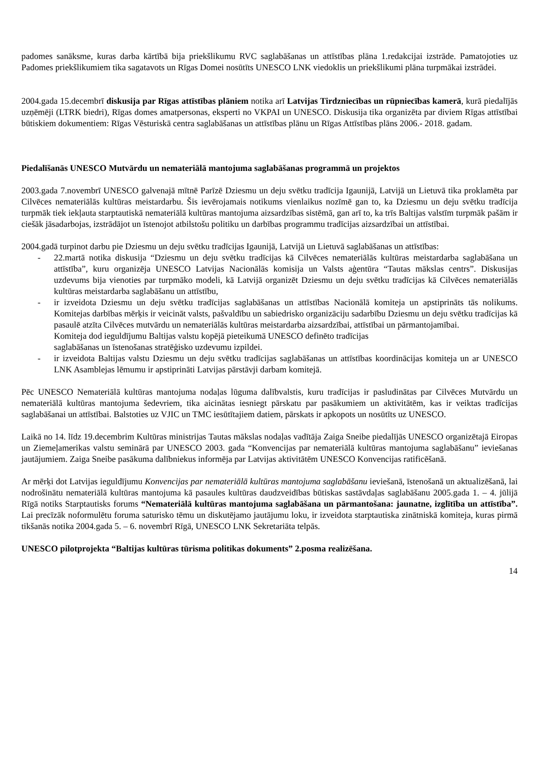padomes sanāksme, kuras darba kārtībā bija priekšlikumu RVC saglabāšanas un attīstības plāna 1.redakcijai izstrāde. Pamatojoties uz Padomes priekšlikumiem tika sagatavots un Rīgas Domei nosūtīts UNESCO LNK viedoklis un priekšlikumi plāna turpmākai izstrādei.
2004.gada 15.decembrī diskusija par Rīgas attīstības plāniem notika arī Latvijas Tirdzniecības un rūpniecības kamerā, kurā piedalījās uzņēmēji (LTRK biedri), Rīgas domes amatpersonas, eksperti no VKPAI un UNESCO. Diskusija tika organizēta par diviem Rīgas attīstībai būtiskiem dokumentiem: Rīgas Vēsturiskā centra saglabāšanas un attīstības plānu un Rīgas Attīstības plāns 2006.- 2018. gadam.
Piedalīšanās UNESCO Mutvārdu un nemateriālā mantojuma saglabāšanas programmā un projektos
2003.gada 7.novembrī UNESCO galvenajā mītnē Parīzē Dziesmu un deju svētku tradīcija Igaunijā, Latvijā un Lietuvā tika proklamēta par Cilvēces nemateriālās kultūras meistardarbu. Šis ievērojamais notikums vienlaikus nozīmē gan to, ka Dziesmu un deju svētku tradīcija turpmāk tiek iekļauta starptautiskā nemateriālā kultūras mantojuma aizsardzības sistēmā, gan arī to, ka trīs Baltijas valstīm turpmāk pašām ir ciešāk jāsadarbojas, izstrādājot un īstenojot atbilstošu politiku un darbības programmu tradīcijas aizsardzībai un attīstībai.
2004.gadā turpinot darbu pie Dziesmu un deju svētku tradīcijas Igaunijā, Latvijā un Lietuvā saglabāšanas un attīstības:
- 22.martā notika diskusija “Dziesmu un deju svētku tradīcijas kā Cilvēces nemateriālās kultūras meistardarba saglabāšana un attīstība”, kuru organizēja UNESCO Latvijas Nacionālās komisija un Valsts aģentūra “Tautas mākslas centrs”. Diskusijas uzdevums bija vienoties par turpmāko modeli, kā Latvijā organizēt Dziesmu un deju svētku tradīcijas kā Cilvēces nemateriālās kultūras meistardarba saglabāšanu un attīstību,
- ir izveidota Dziesmu un deju svētku tradīcijas saglabāšanas un attīstības Nacionālā komiteja un apstiprināts tās nolikums. Komitejas darbības mērķis ir veicināt valsts, pašvaldību un sabiedrisko organizāciju sadarbību Dziesmu un deju svētku tradīcijas kā pasaulē atzīta Cilvēces mutvārdu un nemateriālās kultūras meistardarba aizsardzībai, attīstībai un pārmantojamībai.
Komiteja dod ieguldījumu Baltijas valstu kopējā pieteikumā UNESCO definēto tradīcijas
saglabāšanas un īstenošanas stratēģisko uzdevumu izpildei.
- ir izveidota Baltijas valstu Dziesmu un deju svētku tradīcijas saglabāšanas un attīstības koordinācijas komiteja un ar UNESCO LNK Asamblejas lēmumu ir apstiprināti Latvijas pārstāvji darbam komitejā.
Pēc UNESCO Nemateriālā kultūras mantojuma nodaļas lūguma dalībvalstis, kuru tradīcijas ir pasludinātas par Cilvēces Mutvārdu un nemateriālā kultūras mantojuma šedevriem, tika aicinātas iesniegt pārskatu par pasākumiem un aktivitātēm, kas ir veiktas tradīcijas saglabāšanai un attīstībai. Balstoties uz VJIC un TMC iesūtītajiem datiem, pārskats ir apkopots un nosūtīts uz UNESCO.
Laikā no 14. līdz 19.decembrim Kultūras ministrijas Tautas mākslas nodaļas vadītāja Zaiga Sneibe piedalījās UNESCO organizētajā Eiropas un Ziemeļamerikas valstu seminārā par UNESCO 2003. gada “Konvencijas par nemateriālā kultūras mantojuma saglabāšanu” ieviešanas jautājumiem. Zaiga Sneibe pasākuma dalībniekus informēja par Latvijas aktivitātēm UNESCO Konvencijas ratificēšanā.
Ar mērķi dot Latvijas ieguldījumu Konvencijas par nemateriālā kultūras mantojuma saglabāšanu ieviešanā, īstenošanā un aktualizēšanā, lai nodrošinātu nemateriālā kultūras mantojuma kā pasaules kultūras daudzveidības būtiskas sastāvdaļas saglabāšanu 2005.gada 1. – 4. jūlijā Rīgā notiks Starptautisks forums “Nemateriālā kultūras mantojuma saglabāšana un pārmantošana: jaunatne, izglītība un attīstība”. Lai precīzāk noformulētu foruma saturisko tēmu un diskutējamo jautājumu loku, ir izveidota starptautiska zinātniskā komiteja, kuras pirmā tikšanās notika 2004.gada 5. – 6. novembrī Rīgā, UNESCO LNK Sekretariāta telpās.
UNESCO pilotprojekta “Baltijas kultūras tūrisma politikas dokuments” 2.posma realizēšana.
14